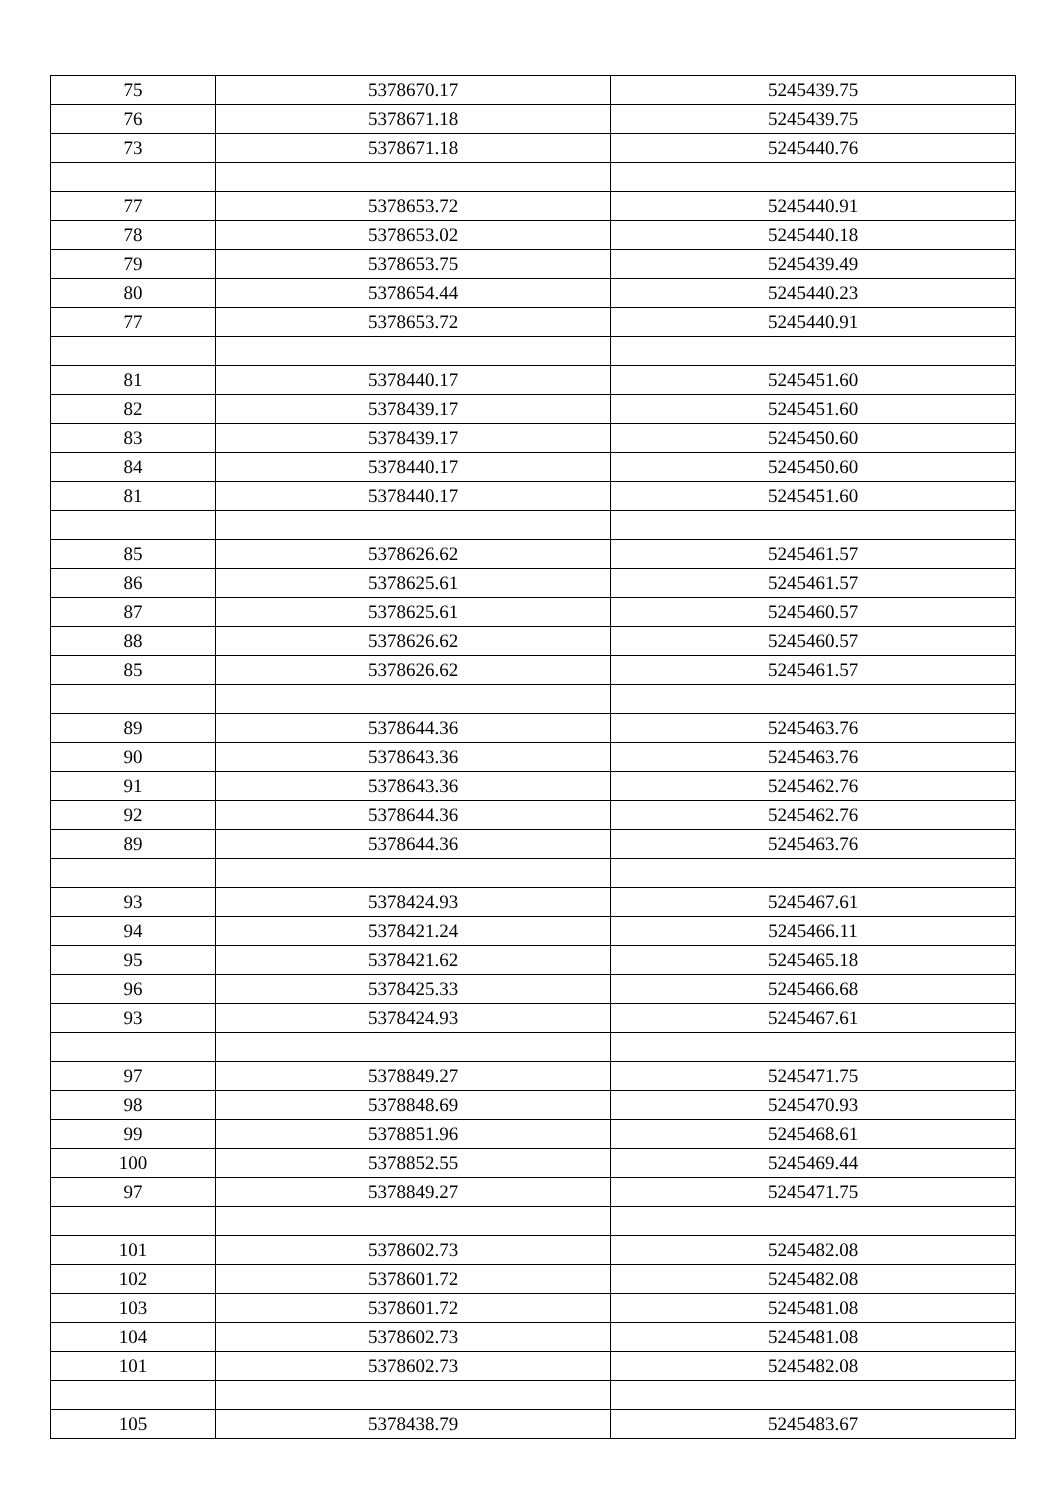| 75 | 5378670.17 | 5245439.75 |
| 76 | 5378671.18 | 5245439.75 |
| 73 | 5378671.18 | 5245440.76 |
| 77 | 5378653.72 | 5245440.91 |
| 78 | 5378653.02 | 5245440.18 |
| 79 | 5378653.75 | 5245439.49 |
| 80 | 5378654.44 | 5245440.23 |
| 77 | 5378653.72 | 5245440.91 |
| 81 | 5378440.17 | 5245451.60 |
| 82 | 5378439.17 | 5245451.60 |
| 83 | 5378439.17 | 5245450.60 |
| 84 | 5378440.17 | 5245450.60 |
| 81 | 5378440.17 | 5245451.60 |
| 85 | 5378626.62 | 5245461.57 |
| 86 | 5378625.61 | 5245461.57 |
| 87 | 5378625.61 | 5245460.57 |
| 88 | 5378626.62 | 5245460.57 |
| 85 | 5378626.62 | 5245461.57 |
| 89 | 5378644.36 | 5245463.76 |
| 90 | 5378643.36 | 5245463.76 |
| 91 | 5378643.36 | 5245462.76 |
| 92 | 5378644.36 | 5245462.76 |
| 89 | 5378644.36 | 5245463.76 |
| 93 | 5378424.93 | 5245467.61 |
| 94 | 5378421.24 | 5245466.11 |
| 95 | 5378421.62 | 5245465.18 |
| 96 | 5378425.33 | 5245466.68 |
| 93 | 5378424.93 | 5245467.61 |
| 97 | 5378849.27 | 5245471.75 |
| 98 | 5378848.69 | 5245470.93 |
| 99 | 5378851.96 | 5245468.61 |
| 100 | 5378852.55 | 5245469.44 |
| 97 | 5378849.27 | 5245471.75 |
| 101 | 5378602.73 | 5245482.08 |
| 102 | 5378601.72 | 5245482.08 |
| 103 | 5378601.72 | 5245481.08 |
| 104 | 5378602.73 | 5245481.08 |
| 101 | 5378602.73 | 5245482.08 |
| 105 | 5378438.79 | 5245483.67 |